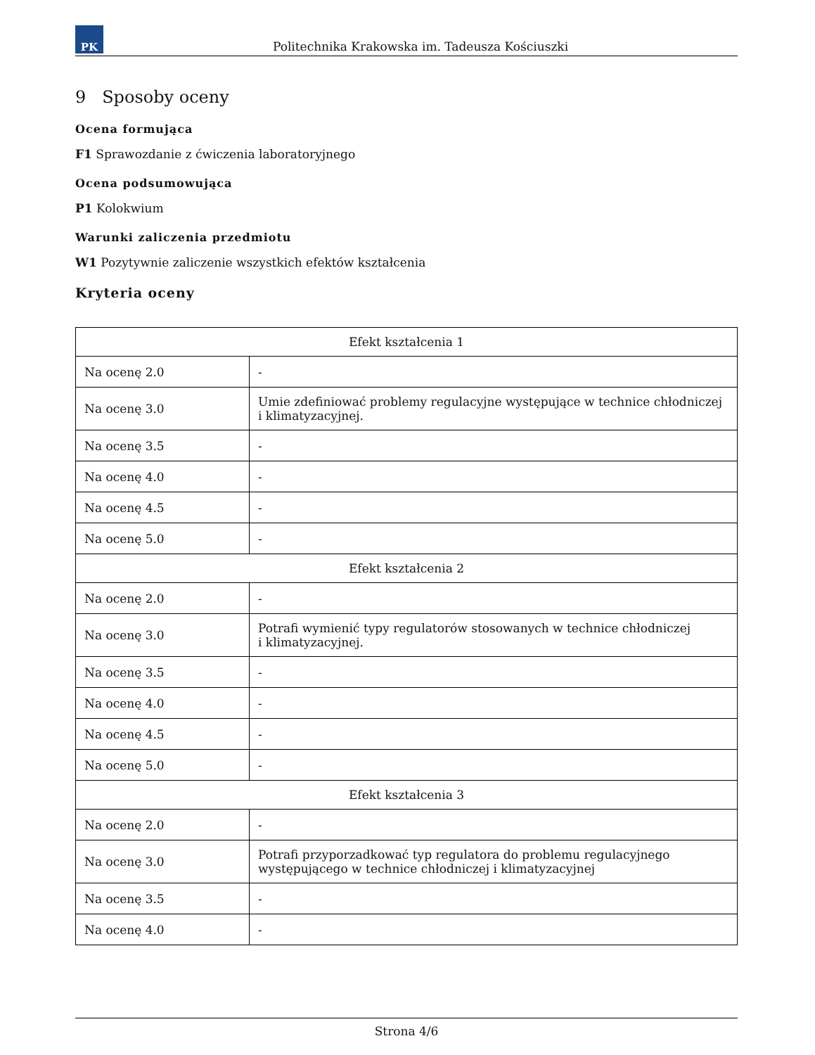PK
Politechnika Krakowska im. Tadeusza Kościuszki
9 Sposoby oceny
Ocena formująca
F1 Sprawozdanie z ćwiczenia laboratoryjnego
Ocena podsumowująca
P1 Kolokwium
Warunki zaliczenia przedmiotu
W1 Pozytywnie zaliczenie wszystkich efektów kształcenia
Kryteria oceny
| Efekt kształcenia 1 | |
| Na ocenę 2.0 | - |
| Na ocenę 3.0 | Umie zdefiniować problemy regulacyjne występujące w technice chłodniczej i klimatyzacyjnej. |
| Na ocenę 3.5 | - |
| Na ocenę 4.0 | - |
| Na ocenę 4.5 | - |
| Na ocenę 5.0 | - |
| Efekt kształcenia 2 | |
| Na ocenę 2.0 | - |
| Na ocenę 3.0 | Potrafi wymienić typy regulatorów stosowanych w technice chłodniczej i klimatyzacyjnej. |
| Na ocenę 3.5 | - |
| Na ocenę 4.0 | - |
| Na ocenę 4.5 | - |
| Na ocenę 5.0 | - |
| Efekt kształcenia 3 | |
| Na ocenę 2.0 | - |
| Na ocenę 3.0 | Potrafi przyporzadkować typ regulatora do problemu regulacyjnego występującego w technice chłodniczej i klimatyzacyjnej |
| Na ocenę 3.5 | - |
| Na ocenę 4.0 | - |
Strona 4/6